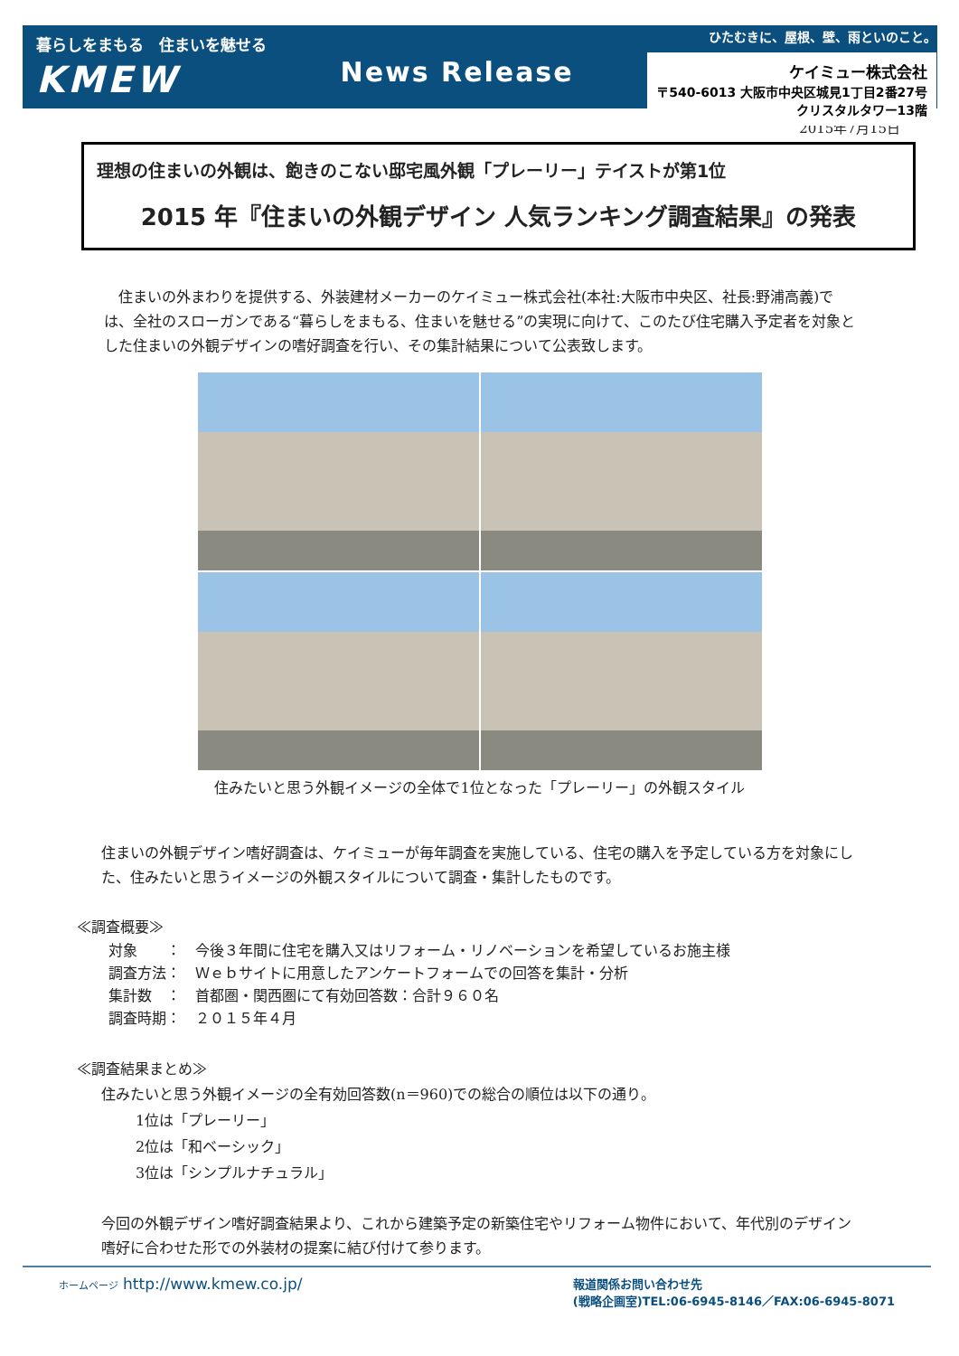暮らしをまもる　住まいを魅せる
KMEW
News Release
ひたむきに、屋根、壁、雨といのこと。
ケイミュー株式会社
〒540-6013 大阪市中央区城見1丁目2番27号
クリスタルタワー13階
2015年7月15日
理想の住まいの外観は、飽きのこない邸宅風外観「プレーリー」テイストが第1位
2015 年『住まいの外観デザイン 人気ランキング調査結果』の発表
　住まいの外まわりを提供する、外装建材メーカーのケイミュー株式会社(本社:大阪市中央区、社長:野浦高義)では、全社のスローガンである“暮らしをまもる、住まいを魅せる”の実現に向けて、このたび住宅購入予定者を対象とした住まいの外観デザインの嗜好調査を行い、その集計結果について公表致します。
住みたいと思う外観イメージの全体で1位となった「プレーリー」の外観スタイル
住まいの外観デザイン嗜好調査は、ケイミューが毎年調査を実施している、住宅の購入を予定している方を対象にした、住みたいと思うイメージの外観スタイルについて調査・集計したものです。
≪調査概要≫
対象　　：　今後３年間に住宅を購入又はリフォーム・リノベーションを希望しているお施主様
調査方法：　Ｗｅｂサイトに用意したアンケートフォームでの回答を集計・分析
集計数　：　首都圏・関西圏にて有効回答数：合計９６０名
調査時期：　２０１５年４月
≪調査結果まとめ≫
住みたいと思う外観イメージの全有効回答数(n＝960)での総合の順位は以下の通り。
1位は「プレーリー」
2位は「和ベーシック」
3位は「シンプルナチュラル」
今回の外観デザイン嗜好調査結果より、これから建築予定の新築住宅やリフォーム物件において、年代別のデザイン嗜好に合わせた形での外装材の提案に結び付けて参ります。
ホームページ http://www.kmew.co.jp/
報道関係お問い合わせ先
(戦略企画室)TEL:06-6945-8146／FAX:06-6945-8071